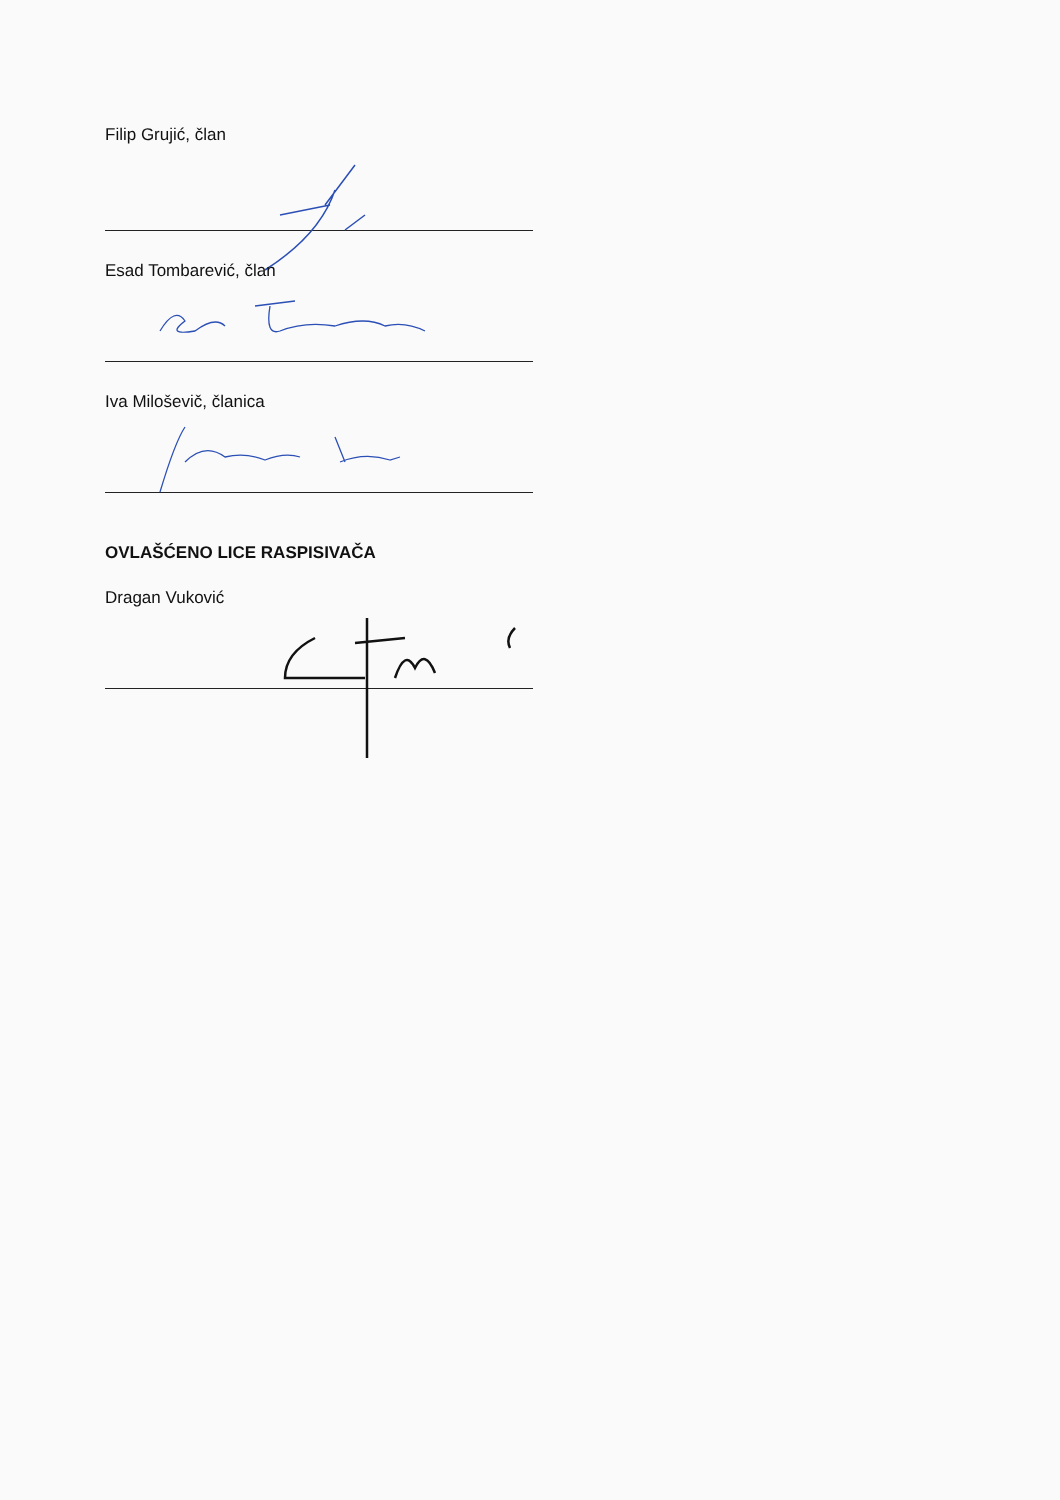Filip Grujić, član
Esad Tombarević, član
Iva Miloševič, članica
OVLAŠĆENO LICE RASPISIVAČA
Dragan Vuković